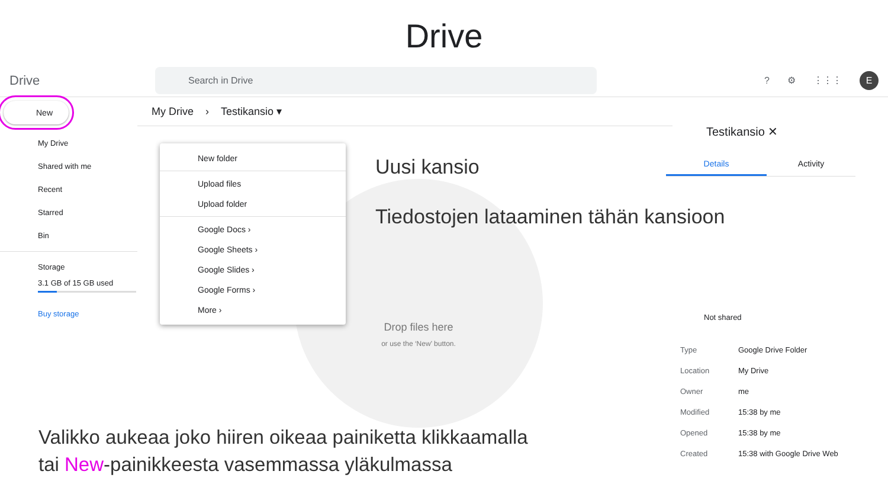Drive
Drive
Search in Drive
? ⚙ ⋮⋮⋮
E
New
My Drive
Shared with me
Recent
Starred
Bin
Storage
3.1 GB of 15 GB used
Buy storage
My Drive › Testikansio ▾
Drop files here
or use the ‘New’ button.
New folder
Upload files
Upload folder
Google Docs ›
Google Sheets ›
Google Slides ›
Google Forms ›
More ›
Uusi kansio
Tiedostojen lataaminen tähän kansioon
Testikansio ✕
Details Activity
Not shared
Type Google Drive Folder
Location My Drive
Owner me
Modified 15:38 by me
Opened 15:38 by me
Created 15:38 with Google Drive Web
Valikko aukeaa joko hiiren oikeaa painiketta klikkaamalla
tai New-painikkeesta vasemmassa yläkulmassa